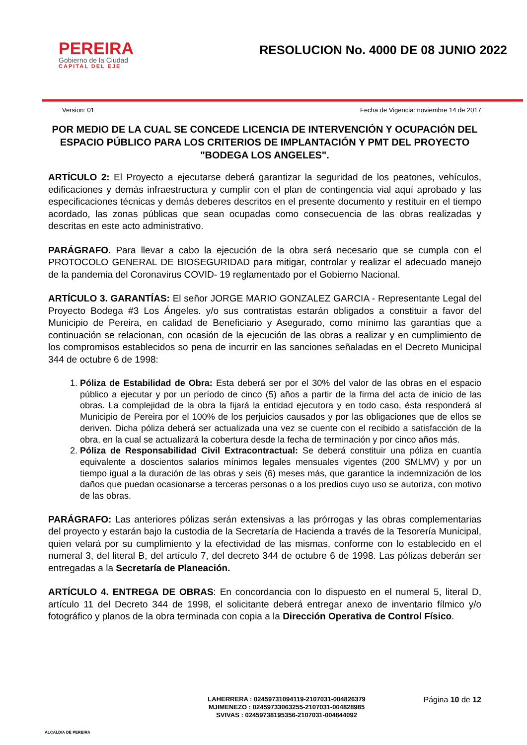PEREIRA
Gobierno de la Ciudad
CAPITAL DEL EJE
RESOLUCION No. 4000 DE 08 JUNIO 2022
Version: 01 Fecha de Vigencia: noviembre 14 de 2017
POR MEDIO DE LA CUAL SE CONCEDE LICENCIA DE INTERVENCIÓN Y OCUPACIÓN DEL ESPACIO PÚBLICO PARA LOS CRITERIOS DE IMPLANTACIÓN Y PMT DEL PROYECTO "BODEGA LOS ANGELES".
ARTÍCULO 2: El Proyecto a ejecutarse deberá garantizar la seguridad de los peatones, vehículos, edificaciones y demás infraestructura y cumplir con el plan de contingencia vial aquí aprobado y las especificaciones técnicas y demás deberes descritos en el presente documento y restituir en el tiempo acordado, las zonas públicas que sean ocupadas como consecuencia de las obras realizadas y descritas en este acto administrativo.
PARÁGRAFO. Para llevar a cabo la ejecución de la obra será necesario que se cumpla con el PROTOCOLO GENERAL DE BIOSEGURIDAD para mitigar, controlar y realizar el adecuado manejo de la pandemia del Coronavirus COVID- 19 reglamentado por el Gobierno Nacional.
ARTÍCULO 3. GARANTÍAS: El señor JORGE MARIO GONZALEZ GARCIA - Representante Legal del Proyecto Bodega #3 Los Ángeles. y/o sus contratistas estarán obligados a constituir a favor del Municipio de Pereira, en calidad de Beneficiario y Asegurado, como mínimo las garantías que a continuación se relacionan, con ocasión de la ejecución de las obras a realizar y en cumplimiento de los compromisos establecidos so pena de incurrir en las sanciones señaladas en el Decreto Municipal 344 de octubre 6 de 1998:
1. Póliza de Estabilidad de Obra: Esta deberá ser por el 30% del valor de las obras en el espacio público a ejecutar y por un período de cinco (5) años a partir de la firma del acta de inicio de las obras. La complejidad de la obra la fijará la entidad ejecutora y en todo caso, ésta responderá al Municipio de Pereira por el 100% de los perjuicios causados y por las obligaciones que de ellos se deriven. Dicha póliza deberá ser actualizada una vez se cuente con el recibido a satisfacción de la obra, en la cual se actualizará la cobertura desde la fecha de terminación y por cinco años más.
2. Póliza de Responsabilidad Civil Extracontractual: Se deberá constituir una póliza en cuantía equivalente a doscientos salarios mínimos legales mensuales vigentes (200 SMLMV) y por un tiempo igual a la duración de las obras y seis (6) meses más, que garantice la indemnización de los daños que puedan ocasionarse a terceras personas o a los predios cuyo uso se autoriza, con motivo de las obras.
PARÁGRAFO: Las anteriores pólizas serán extensivas a las prórrogas y las obras complementarias del proyecto y estarán bajo la custodia de la Secretaría de Hacienda a través de la Tesorería Municipal, quien velará por su cumplimiento y la efectividad de las mismas, conforme con lo establecido en el numeral 3, del literal B, del artículo 7, del decreto 344 de octubre 6 de 1998. Las pólizas deberán ser entregadas a la Secretaría de Planeación.
ARTÍCULO 4. ENTREGA DE OBRAS: En concordancia con lo dispuesto en el numeral 5, literal D, artículo 11 del Decreto 344 de 1998, el solicitante deberá entregar anexo de inventario fílmico y/o fotográfico y planos de la obra terminada con copia a la Dirección Operativa de Control Físico.
ALCALDIA DE PEREIRA
LAHERRERA : 02459731094119-2107031-004826379
MJIMENEZO : 02459733063255-2107031-004828985
SVIVAS : 02459738195356-2107031-004844092
Página 10 de 12